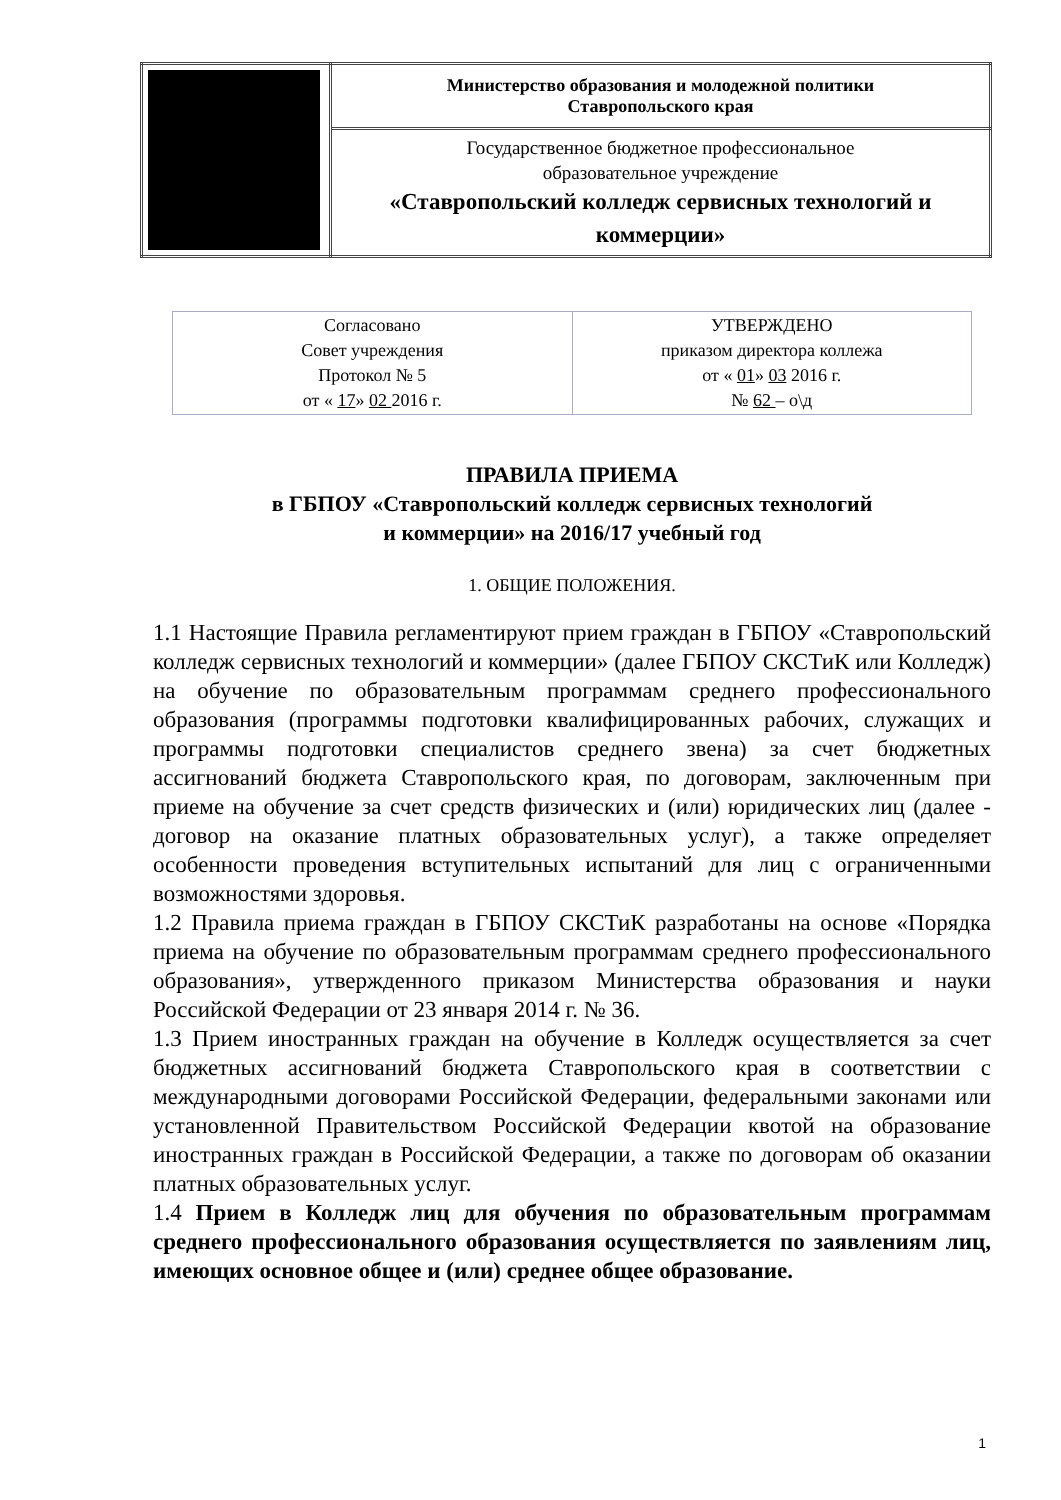| | Министерство образования и молодежной политики Ставропольского края |
| | Государственное бюджетное профессиональное образовательное учреждение «Ставропольский колледж сервисных технологий и коммерции» |
| Согласовано Совет учреждения Протокол № 5 от « 17 » 02 2016 г. | УТВЕРЖДЕНО приказом директора коллежа от « 01 » 03 2016 г. № 62 – о\д |
ПРАВИЛА ПРИЕМА
в ГБПОУ «Ставропольский колледж сервисных технологий
и коммерции» на 2016/17 учебный год
1. ОБЩИЕ ПОЛОЖЕНИЯ.
1.1 Настоящие Правила регламентируют прием граждан в ГБПОУ «Ставропольский колледж сервисных технологий и коммерции» (далее ГБПОУ СКСТиК или Колледж) на обучение по образовательным программам среднего профессионального образования (программы подготовки квалифицированных рабочих, служащих и программы подготовки специалистов среднего звена) за счет бюджетных ассигнований бюджета Ставропольского края, по договорам, заключенным при приеме на обучение за счет средств физических и (или) юридических лиц (далее - договор на оказание платных образовательных услуг), а также определяет особенности проведения вступительных испытаний для лиц с ограниченными возможностями здоровья.
1.2 Правила приема граждан в ГБПОУ СКСТиК разработаны на основе «Порядка приема на обучение по образовательным программам среднего профессионального образования», утвержденного приказом Министерства образования и науки Российской Федерации от 23 января 2014 г. № 36.
1.3 Прием иностранных граждан на обучение в Колледж осуществляется за счет бюджетных ассигнований бюджета Ставропольского края в соответствии с международными договорами Российской Федерации, федеральными законами или установленной Правительством Российской Федерации квотой на образование иностранных граждан в Российской Федерации, а также по договорам об оказании платных образовательных услуг.
1.4 Прием в Колледж лиц для обучения по образовательным программам среднего профессионального образования осуществляется по заявлениям лиц, имеющих основное общее и (или) среднее общее образование.
1